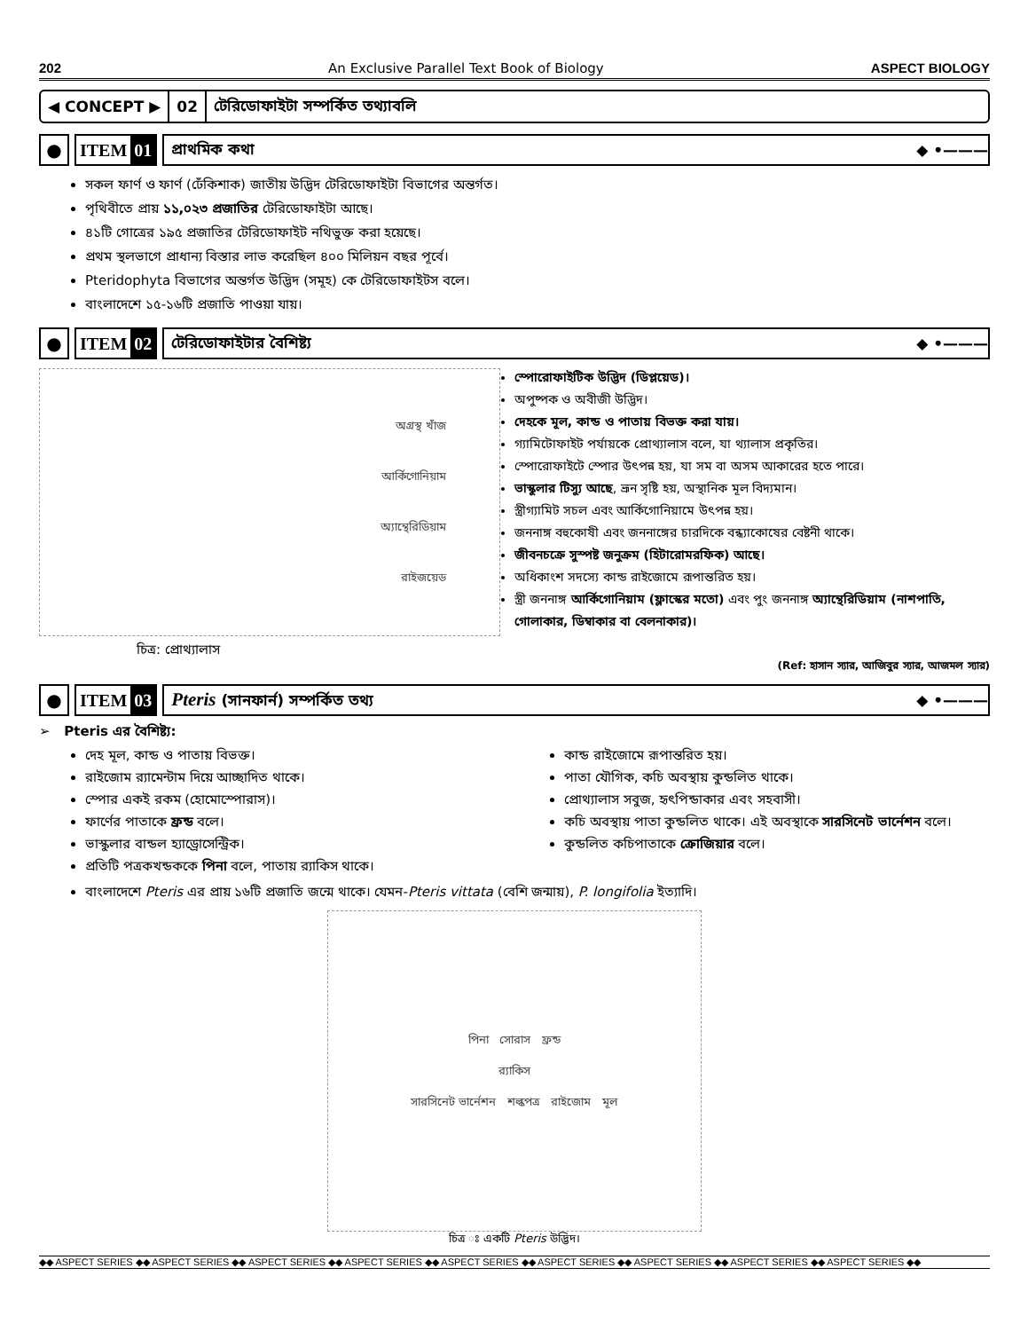202 An Exclusive Parallel Text Book of Biology ASPECT BIOLOGY
◀ CONCEPT ▶ 02 টেরিডোফাইটা সম্পর্কিত তথ্যাবলি
● ITEM 01
প্রাথমিক কথা ◆ •———
সকল ফার্ণ ও ফার্ণ (ঢেঁকিশাক) জাতীয় উদ্ভিদ টেরিডোফাইটা বিভাগের অন্তর্গত।
পৃথিবীতে প্রায় ১১,০২৩ প্রজাতির টেরিডোফাইটা আছে।
৪১টি গোত্রের ১৯৫ প্রজাতির টেরিডোফাইট নথিভুক্ত করা হয়েছে।
প্রথম স্থলভাগে প্রাধান্য বিস্তার লাভ করেছিল ৪০০ মিলিয়ন বছর পূর্বে।
Pteridophyta বিভাগের অন্তর্গত উদ্ভিদ (সমূহ) কে টেরিডোফাইটস বলে।
বাংলাদেশে ১৫-১৬টি প্রজাতি পাওয়া যায়।
● ITEM 02
টেরিডোফাইটার বৈশিষ্ট্য ◆ •———
অগ্রস্থ খাঁজ
আর্কিগোনিয়াম
অ্যান্থেরিডিয়াম
রাইজয়েড
চিত্র: প্রোথ্যালাস
স্পোরোফাইটিক উদ্ভিদ (ডিপ্লয়েড)।
অপুষ্পক ও অবীজী উদ্ভিদ।
দেহকে মূল, কান্ড ও পাতায় বিভক্ত করা যায়।
গ্যামিটোফাইট পর্যায়কে প্রোথ্যালাস বলে, যা থ্যালাস প্রকৃতির।
স্পোরোফাইটে স্পোর উৎপন্ন হয়, যা সম বা অসম আকারের হতে পারে।
ভাস্কুলার টিস্যু আছে, ভ্রূন সৃষ্টি হয়, অস্থানিক মূল বিদ্যমান।
স্ত্রীগ্যামিট সচল এবং আর্কিগোনিয়ামে উৎপন্ন হয়।
জননাঙ্গ বহুকোষী এবং জননাঙ্গের চারদিকে বন্ধ্যাকোষের বেষ্টনী থাকে।
জীবনচক্রে সুস্পষ্ট জনুক্রম (হিটারোমরফিক) আছে।
অধিকাংশ সদস্যে কান্ড রাইজোমে রূপান্তরিত হয়।
স্ত্রী জননাঙ্গ আর্কিগোনিয়াম (ফ্লাস্কের মতো) এবং পুং জননাঙ্গ অ্যান্থেরিডিয়াম (নাশপাতি, গোলাকার, ডিম্বাকার বা বেলনাকার)।
(Ref: হাসান স্যার, আজিবুর স্যার, আজমল স্যার)
● ITEM 03
Pteris (সানফার্ন) সম্পর্কিত তথ্য ◆ •———
➢ Pteris এর বৈশিষ্ট্য:
দেহ মূল, কান্ড ও পাতায় বিভক্ত।
রাইজোম র‍্যামেন্টাম দিয়ে আচ্ছাদিত থাকে।
স্পোর একই রকম (হোমোস্পোরাস)।
ফার্ণের পাতাকে ফ্রন্ড বলে।
ভাস্কুলার বান্ডল হ্যাড্রোসেন্ট্রিক।
প্রতিটি পত্রকখন্ডককে পিনা বলে, পাতায় র‍্যাকিস থাকে।
কান্ড রাইজোমে রূপান্তরিত হয়।
পাতা যৌগিক, কচি অবস্থায় কুন্ডলিত থাকে।
প্রোথ্যালাস সবুজ, হৃৎপিন্ডাকার এবং সহবাসী।
কচি অবস্থায় পাতা কুন্ডলিত থাকে। এই অবস্থাকে সারসিনেট ভার্নেশন বলে।
কুন্ডলিত কচিপাতাকে ক্রোজিয়ার বলে।
বাংলাদেশে Pteris এর প্রায় ১৬টি প্রজাতি জন্মে থাকে। যেমন-Pteris vittata (বেশি জন্মায়), P. longifolia ইত্যাদি।
পিনা সোরাস ফ্রন্ড
র‍্যাকিস
সারসিনেট ভার্নেশন শল্কপত্র রাইজোম মূল
চিত্র ঃ একটি Pteris উদ্ভিদ।
◆◆ ASPECT SERIES ◆◆ ASPECT SERIES ◆◆ ASPECT SERIES ◆◆ ASPECT SERIES ◆◆ ASPECT SERIES ◆◆ ASPECT SERIES ◆◆ ASPECT SERIES ◆◆ ASPECT SERIES ◆◆ ASPECT SERIES ◆◆